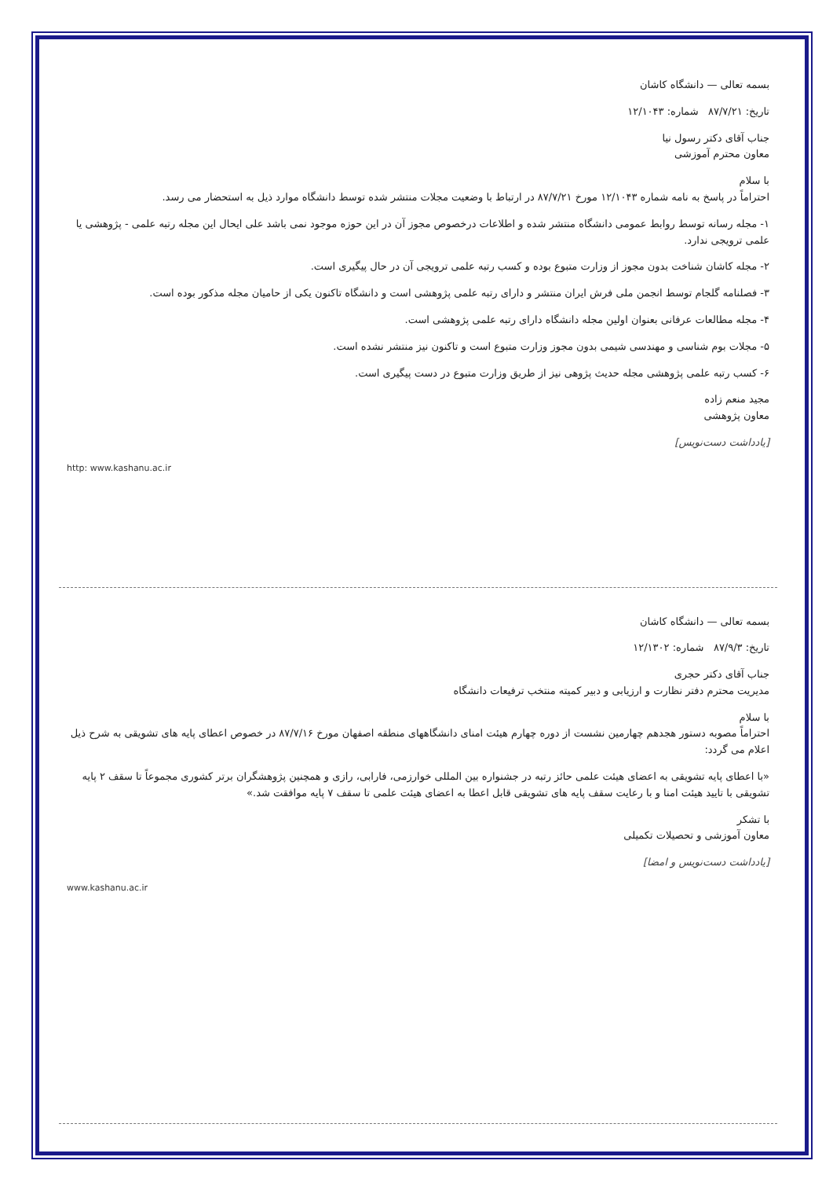بسمه تعالی — دانشگاه کاشان
تاریخ: ۸۷/۷/۲۱ شماره: ۱۲/۱۰۴۳
جناب آقای دکتر رسول نیا
معاون محترم آموزشی
با سلام
احتراماً در پاسخ به نامه شماره ۱۲/۱۰۴۳ مورخ ۸۷/۷/۲۱ در ارتباط با وضعیت مجلات منتشر شده توسط دانشگاه موارد ذیل به استحضار می رسد.
۱- مجله رسانه توسط روابط عمومی دانشگاه منتشر شده و اطلاعات درخصوص مجوز آن در این حوزه موجود نمی باشد علی ایحال این مجله رتبه علمی - پژوهشی یا علمی ترویجی ندارد.
۲- مجله کاشان شناخت بدون مجوز از وزارت متبوع بوده و کسب رتبه علمی ترویجی آن در حال پیگیری است.
۳- فصلنامه گلجام توسط انجمن ملی فرش ایران منتشر و دارای رتبه علمی پژوهشی است و دانشگاه تاکنون یکی از حامیان مجله مذکور بوده است.
۴- مجله مطالعات عرفانی بعنوان اولین مجله دانشگاه دارای رتبه علمی پژوهشی است.
۵- مجلات بوم شناسی و مهندسی شیمی بدون مجوز وزارت متبوع است و تاکنون نیز منتشر نشده است.
۶- کسب رتبه علمی پژوهشی مجله حدیث پژوهی نیز از طریق وزارت متبوع در دست پیگیری است.
مجید منعم زاده
معاون پژوهشی
[یادداشت دست‌نویس]
http: www.kashanu.ac.ir
بسمه تعالی — دانشگاه کاشان
تاریخ: ۸۷/۹/۳ شماره: ۱۲/۱۳۰۲
جناب آقای دکتر حجری
مدیریت محترم دفتر نظارت و ارزیابی و دبیر کمیته منتخب ترفیعات دانشگاه
با سلام
احتراماً مصوبه دستور هجدهم چهارمین نشست از دوره چهارم هیئت امنای دانشگاههای منطقه اصفهان مورخ ۸۷/۷/۱۶ در خصوص اعطای پایه های تشویقی به شرح ذیل اعلام می گردد:
«با اعطای پایه تشویقی به اعضای هیئت علمی حائز رتبه در جشنواره بین المللی خوارزمی، فارابی، رازی و همچنین پژوهشگران برتر کشوری مجموعاً تا سقف ۲ پایه تشویقی با تایید هیئت امنا و با رعایت سقف پایه های تشویقی قابل اعطا به اعضای هیئت علمی تا سقف ۷ پایه موافقت شد.»
با تشکر
معاون آموزشی و تحصیلات تکمیلی
[یادداشت دست‌نویس و امضا]
www.kashanu.ac.ir